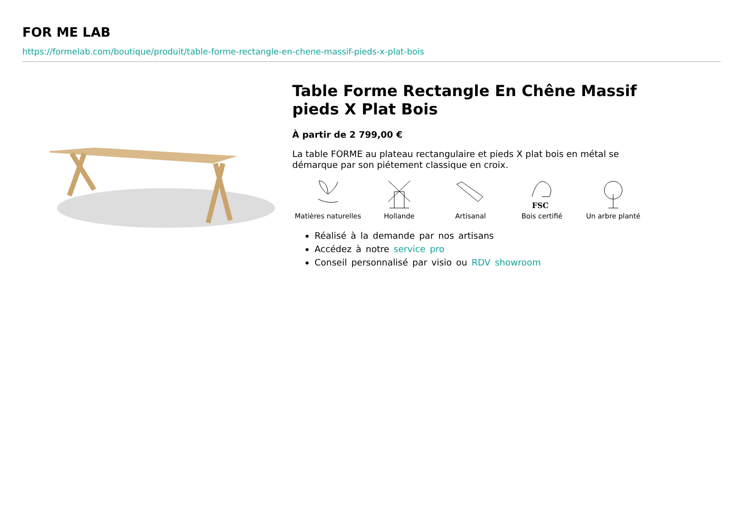FOR ME LAB
https://formelab.com/boutique/produit/table-forme-rectangle-en-chene-massif-pieds-x-plat-bois
Table Forme Rectangle En Chêne Massif pieds X Plat Bois
À partir de 2 799,00 €
La table FORME au plateau rectangulaire et pieds X plat bois en métal se démarque par son piétement classique en croix.
Matières naturelles
Hollande Artisanal
FSC
Bois certifié
Un arbre planté
Réalisé à la demande par nos artisans
Accédez à notre service pro
Conseil personnalisé par visio ou RDV showroom